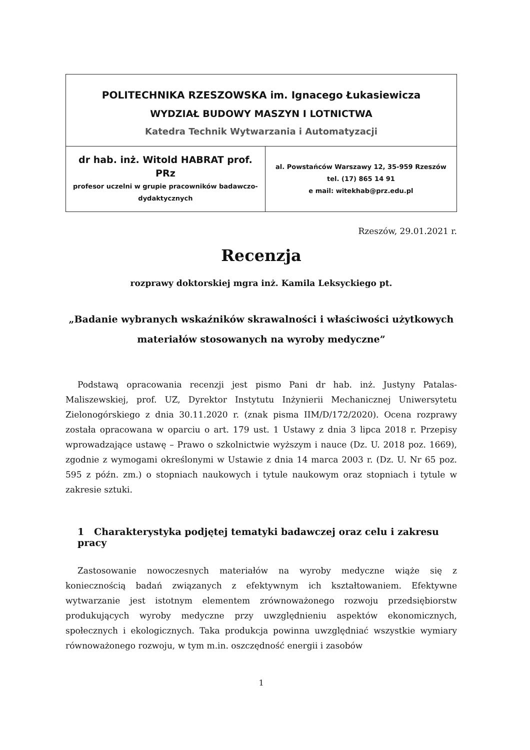| POLITECHNIKA RZESZOWSKA im. Ignacego Łukasiewicza WYDZIAŁ BUDOWY MASZYN I LOTNICTWA Katedra Technik Wytwarzania i Automatyzacji | |
| dr hab. inż. Witold HABRAT prof. PRz profesor uczelni w grupie pracowników badawczo-dydaktycznych | al. Powstańców Warszawy 12, 35-959 Rzeszów tel. (17) 865 14 91 e mail: witekhab@prz.edu.pl |
Rzeszów, 29.01.2021 r.
Recenzja
rozprawy doktorskiej mgra inż. Kamila Leksyckiego pt.
„Badanie wybranych wskaźników skrawalności i właściwości użytkowych materiałów stosowanych na wyroby medyczne”
Podstawą opracowania recenzji jest pismo Pani dr hab. inż. Justyny Patalas-Maliszewskiej, prof. UZ, Dyrektor Instytutu Inżynierii Mechanicznej Uniwersytetu Zielonogórskiego z dnia 30.11.2020 r. (znak pisma IIM/D/172/2020). Ocena rozprawy została opracowana w oparciu o art. 179 ust. 1 Ustawy z dnia 3 lipca 2018 r. Przepisy wprowadzające ustawę – Prawo o szkolnictwie wyższym i nauce (Dz. U. 2018 poz. 1669), zgodnie z wymogami określonymi w Ustawie z dnia 14 marca 2003 r. (Dz. U. Nr 65 poz. 595 z późn. zm.) o stopniach naukowych i tytule naukowym oraz stopniach i tytule w zakresie sztuki.
1 Charakterystyka podjętej tematyki badawczej oraz celu i zakresu pracy
Zastosowanie nowoczesnych materiałów na wyroby medyczne wiąże się z koniecznością badań związanych z efektywnym ich kształtowaniem. Efektywne wytwarzanie jest istotnym elementem zrównoważonego rozwoju przedsiębiorstw produkujących wyroby medyczne przy uwzględnieniu aspektów ekonomicznych, społecznych i ekologicznych. Taka produkcja powinna uwzględniać wszystkie wymiary równoważonego rozwoju, w tym m.in. oszczędność energii i zasobów
1